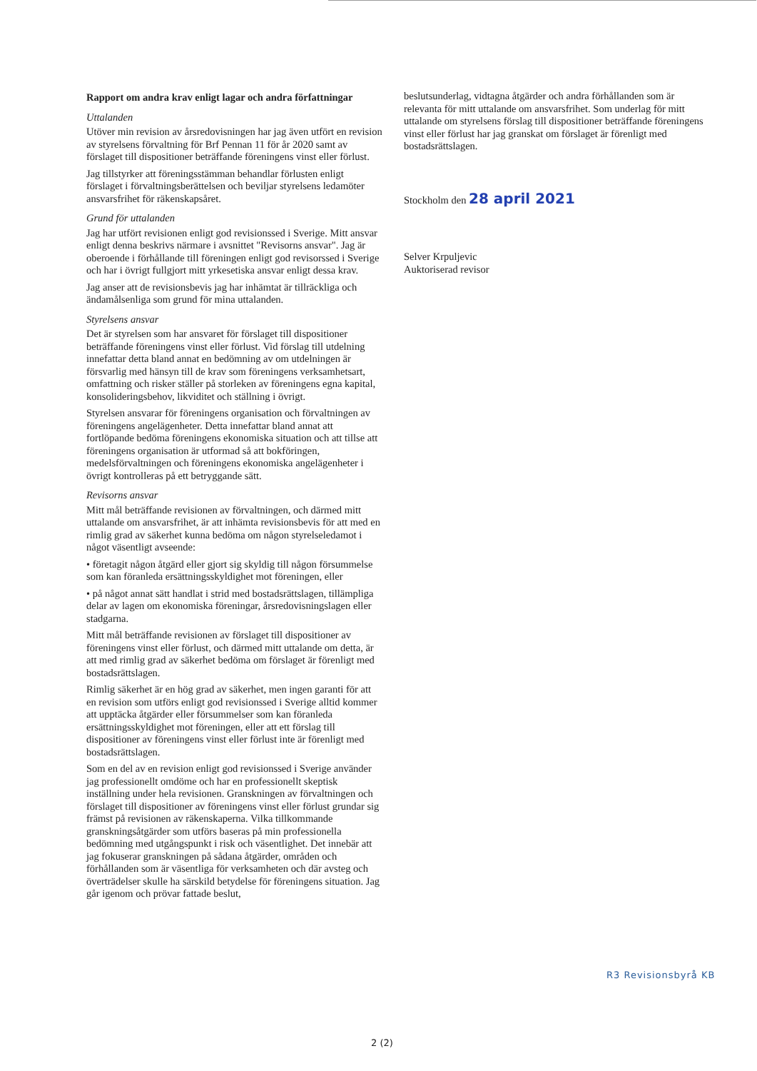Rapport om andra krav enligt lagar och andra författningar
Uttalanden
Utöver min revision av årsredovisningen har jag även utfört en revision av styrelsens förvaltning för Brf Pennan 11 för år 2020 samt av förslaget till dispositioner beträffande föreningens vinst eller förlust.
Jag tillstyrker att föreningsstämman behandlar förlusten enligt förslaget i förvaltningsberättelsen och beviljar styrelsens ledamöter ansvarsfrihet för räkenskapsåret.
Grund för uttalanden
Jag har utfört revisionen enligt god revisionssed i Sverige. Mitt ansvar enligt denna beskrivs närmare i avsnittet "Revisorns ansvar". Jag är oberoende i förhållande till föreningen enligt god revisorssed i Sverige och har i övrigt fullgjort mitt yrkesetiska ansvar enligt dessa krav.
Jag anser att de revisionsbevis jag har inhämtat är tillräckliga och ändamålsenliga som grund för mina uttalanden.
Styrelsens ansvar
Det är styrelsen som har ansvaret för förslaget till dispositioner beträffande föreningens vinst eller förlust. Vid förslag till utdelning innefattar detta bland annat en bedömning av om utdelningen är försvarlig med hänsyn till de krav som föreningens verksamhetsart, omfattning och risker ställer på storleken av föreningens egna kapital, konsolideringsbehov, likviditet och ställning i övrigt.
Styrelsen ansvarar för föreningens organisation och förvaltningen av föreningens angelägenheter. Detta innefattar bland annat att fortlöpande bedöma föreningens ekonomiska situation och att tillse att föreningens organisation är utformad så att bokföringen, medelsförvaltningen och föreningens ekonomiska angelägenheter i övrigt kontrolleras på ett betryggande sätt.
Revisorns ansvar
Mitt mål beträffande revisionen av förvaltningen, och därmed mitt uttalande om ansvarsfrihet, är att inhämta revisionsbevis för att med en rimlig grad av säkerhet kunna bedöma om någon styrelseledamot i något väsentligt avseende:
• företagit någon åtgärd eller gjort sig skyldig till någon försummelse som kan föranleda ersättningsskyldighet mot föreningen, eller
• på något annat sätt handlat i strid med bostadsrättslagen, tillämpliga delar av lagen om ekonomiska föreningar, årsredovisningslagen eller stadgarna.
Mitt mål beträffande revisionen av förslaget till dispositioner av föreningens vinst eller förlust, och därmed mitt uttalande om detta, är att med rimlig grad av säkerhet bedöma om förslaget är förenligt med bostadsrättslagen.
Rimlig säkerhet är en hög grad av säkerhet, men ingen garanti för att en revision som utförs enligt god revisionssed i Sverige alltid kommer att upptäcka åtgärder eller försummelser som kan föranleda ersättningsskyldighet mot föreningen, eller att ett förslag till dispositioner av föreningens vinst eller förlust inte är förenligt med bostadsrättslagen.
Som en del av en revision enligt god revisionssed i Sverige använder jag professionellt omdöme och har en professionellt skeptisk inställning under hela revisionen. Granskningen av förvaltningen och förslaget till dispositioner av föreningens vinst eller förlust grundar sig främst på revisionen av räkenskaperna. Vilka tillkommande granskningsåtgärder som utförs baseras på min professionella bedömning med utgångspunkt i risk och väsentlighet. Det innebär att jag fokuserar granskningen på sådana åtgärder, områden och förhållanden som är väsentliga för verksamheten och där avsteg och överträdelser skulle ha särskild betydelse för föreningens situation. Jag går igenom och prövar fattade beslut,
beslutsunderlag, vidtagna åtgärder och andra förhållanden som är relevanta för mitt uttalande om ansvarsfrihet. Som underlag för mitt uttalande om styrelsens förslag till dispositioner beträffande föreningens vinst eller förlust har jag granskat om förslaget är förenligt med bostadsrättslagen.
Stockholm den 28 april 2021
Selver Krpuljevic
Auktoriserad revisor
R3 Revisionsbyrå KB
2 (2)